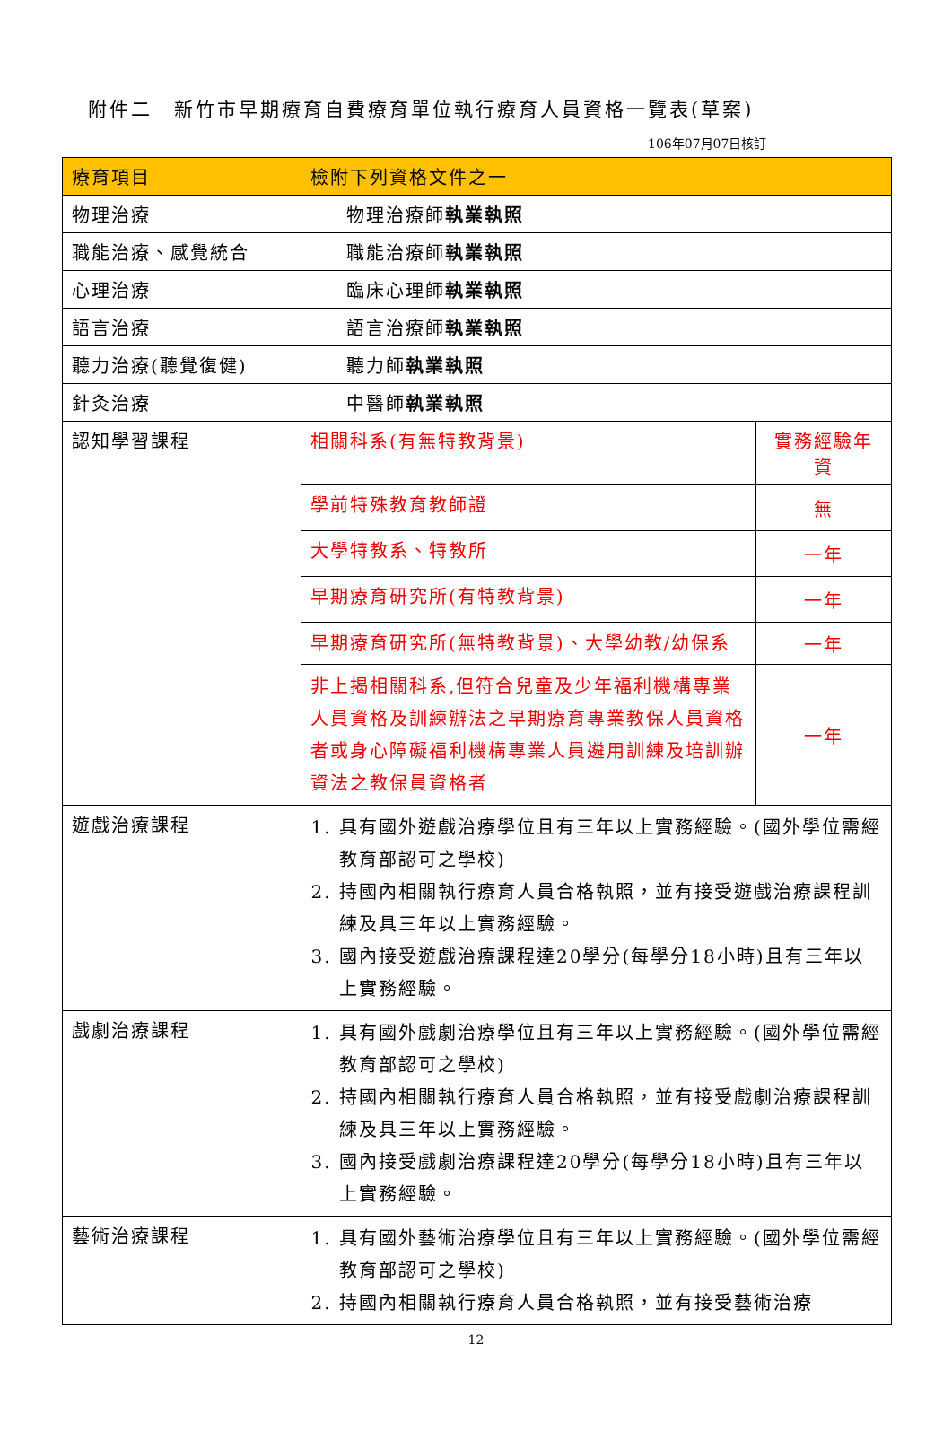附件二　新竹市早期療育自費療育單位執行療育人員資格一覽表(草案)
106年07月07日核訂
| 療育項目 | 檢附下列資格文件之一 | |
| --- | --- | --- |
| 物理治療 | 物理治療師 執業執照 | |
| 職能治療、感覺統合 | 職能治療師 執業執照 | |
| 心理治療 | 臨床心理師 執業執照 | |
| 語言治療 | 語言治療師 執業執照 | |
| 聽力治療(聽覺復健) | 聽力師 執業執照 | |
| 針灸治療 | 中醫師 執業執照 | |
| 認知學習課程 | 相關科系(有無特教背景) | 實務經驗年資 |
| | 學前特殊教育教師證 | 無 |
| | 大學特教系、特教所 | 一年 |
| | 早期療育研究所(有特教背景) | 一年 |
| | 早期療育研究所(無特教背景)、大學幼教/幼保系 | 一年 |
| | 非上揭相關科系,但符合兒童及少年福利機構專業人員資格及訓練辦法之早期療育專業教保人員資格者或身心障礙福利機構專業人員遴用訓練及培訓辦資法之教保員資格者 | 一年 |
| 遊戲治療課程 | 1. 具有國外遊戲治療學位且有三年以上實務經驗。(國外學位需經教育部認可之學校) 2. 持國內相關執行療育人員合格執照，並有接受遊戲治療課程訓練及具三年以上實務經驗。 3. 國內接受遊戲治療課程達20學分(每學分18小時)且有三年以上實務經驗。 | |
| 戲劇治療課程 | 1. 具有國外戲劇治療學位且有三年以上實務經驗。(國外學位需經教育部認可之學校) 2. 持國內相關執行療育人員合格執照，並有接受戲劇治療課程訓練及具三年以上實務經驗。 3. 國內接受戲劇治療課程達20學分(每學分18小時)且有三年以上實務經驗。 | |
| 藝術治療課程 | 1. 具有國外藝術治療學位且有三年以上實務經驗。(國外學位需經教育部認可之學校) 2. 持國內相關執行療育人員合格執照，並有接受藝術治療 | |
12